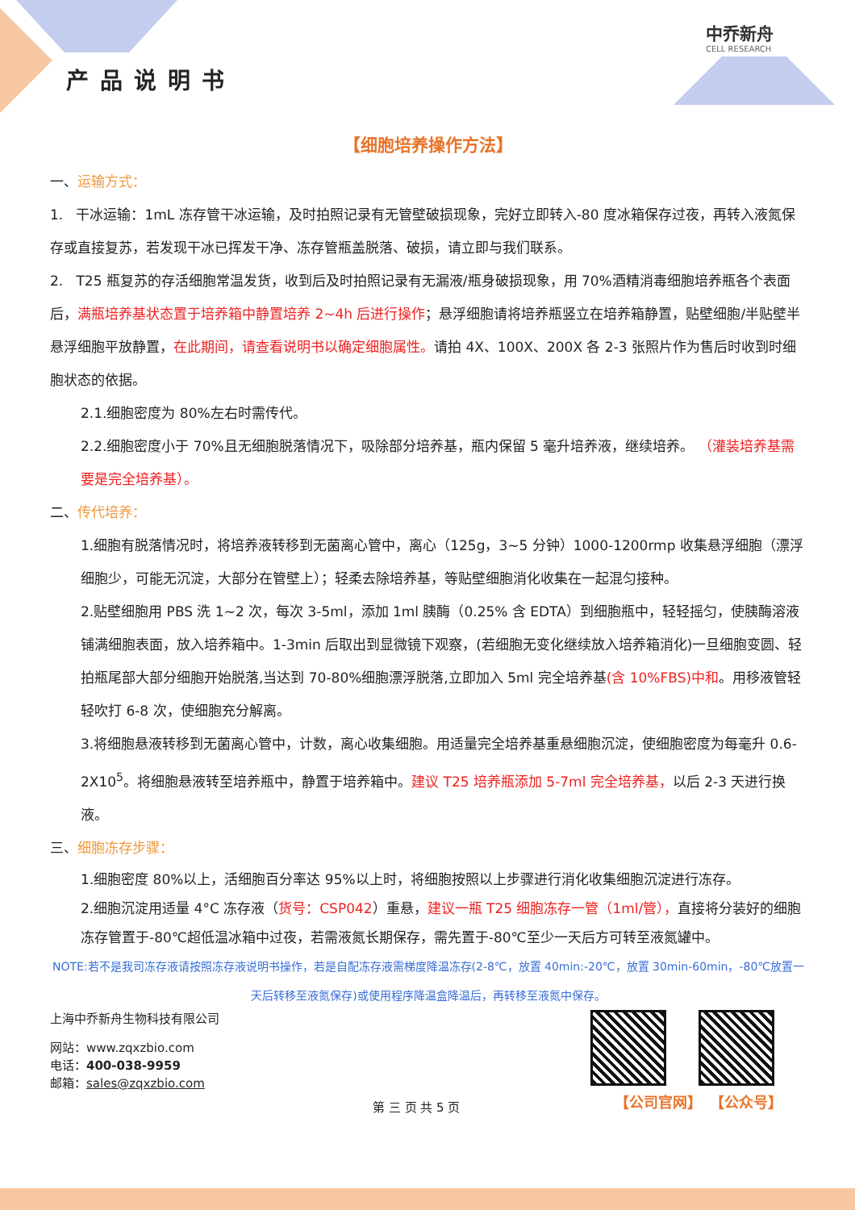产品说明书
中乔新舟
CELL RESEARCH
【细胞培养操作方法】
一、运输方式：
1. 干冰运输：1mL 冻存管干冰运输，及时拍照记录有无管壁破损现象，完好立即转入-80 度冰箱保存过夜，再转入液氮保存或直接复苏，若发现干冰已挥发干净、冻存管瓶盖脱落、破损，请立即与我们联系。
2. T25 瓶复苏的存活细胞常温发货，收到后及时拍照记录有无漏液/瓶身破损现象，用 70%酒精消毒细胞培养瓶各个表面后，满瓶培养基状态置于培养箱中静置培养 2~4h 后进行操作；悬浮细胞请将培养瓶竖立在培养箱静置，贴壁细胞/半贴壁半悬浮细胞平放静置，在此期间，请查看说明书以确定细胞属性。请拍 4X、100X、200X 各 2-3 张照片作为售后时收到时细胞状态的依据。
2.1.细胞密度为 80%左右时需传代。
2.2.细胞密度小于 70%且无细胞脱落情况下，吸除部分培养基，瓶内保留 5 毫升培养液，继续培养。 （灌装培养基需要是完全培养基）。
二、传代培养：
1.细胞有脱落情况时，将培养液转移到无菌离心管中，离心（125g，3~5 分钟）1000-1200rmp 收集悬浮细胞（漂浮细胞少，可能无沉淀，大部分在管壁上）；轻柔去除培养基，等贴壁细胞消化收集在一起混匀接种。
2.贴壁细胞用 PBS 洗 1~2 次，每次 3-5ml，添加 1ml 胰酶（0.25% 含 EDTA）到细胞瓶中，轻轻摇匀，使胰酶溶液铺满细胞表面，放入培养箱中。1-3min 后取出到显微镜下观察，(若细胞无变化继续放入培养箱消化)一旦细胞变圆、轻拍瓶尾部大部分细胞开始脱落,当达到 70-80%细胞漂浮脱落,立即加入 5ml 完全培养基(含 10%FBS)中和。用移液管轻轻吹打 6-8 次，使细胞充分解离。
3.将细胞悬液转移到无菌离心管中，计数，离心收集细胞。用适量完全培养基重悬细胞沉淀，使细胞密度为每毫升 0.6-2X10<sup>5</sup>。将细胞悬液转至培养瓶中，静置于培养箱中。建议 T25 培养瓶添加 5-7ml 完全培养基，以后 2-3 天进行换液。
三、细胞冻存步骤：
1.细胞密度 80%以上，活细胞百分率达 95%以上时，将细胞按照以上步骤进行消化收集细胞沉淀进行冻存。
2.细胞沉淀用适量 4°C 冻存液（货号：CSP042）重悬，建议一瓶 T25 细胞冻存一管（1ml/管），直接将分装好的细胞冻存管置于-80℃超低温冰箱中过夜，若需液氮长期保存，需先置于-80℃至少一天后方可转至液氮罐中。
NOTE:若不是我司冻存液请按照冻存液说明书操作，若是自配冻存液需梯度降温冻存(2-8℃，放置 40min:-20℃，放置 30min-60min，-80℃放置一天后转移至液氮保存)或使用程序降温盒降温后，再转移至液氮中保存。
上海中乔新舟生物科技有限公司
网站：www.zqxzbio.com
电话：400-038-9959
邮箱：sales@zqxzbio.com
第 三 页 共 5 页
【公司官网】 【公众号】